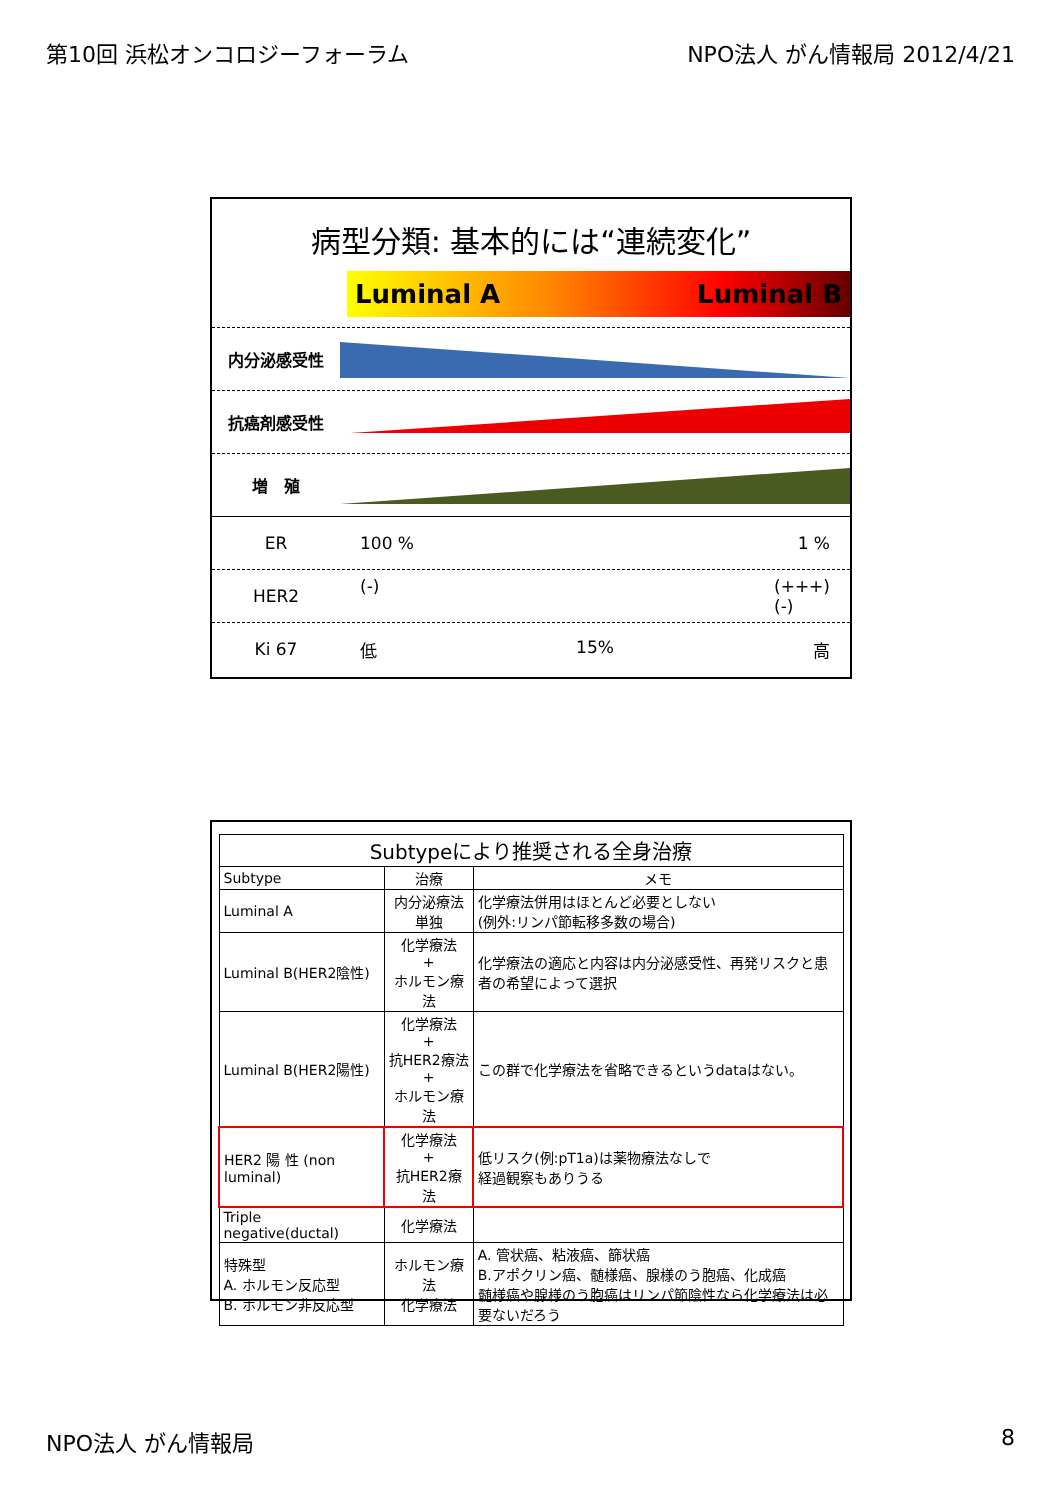第10回 浜松オンコロジーフォーラム NPO法人 がん情報局 2012/4/21
病型分類: 基本的には“連続変化”
Luminal A Luminal B
内分泌感受性
抗癌剤感受性
増　殖
ER 100 % 1 %
HER2
(-) (+++)
(-)
Ki 67 低 15% 高
| Subtypeにより推奨される全身治療 | | |
| --- | --- | --- |
| Subtype | 治療 | メモ |
| Luminal A | 内分泌療法単独 | 化学療法併用はほとんど必要としない (例外:リンパ節転移多数の場合) |
| Luminal B(HER2陰性) | 化学療法 + ホルモン療法 | 化学療法の適応と内容は内分泌感受性、再発リスクと患者の希望によって選択 |
| Luminal B(HER2陽性) | 化学療法 + 抗HER2療法 + ホルモン療法 | この群で化学療法を省略できるというdataはない。 |
| HER2 陽 性 (non luminal) | 化学療法 + 抗HER2療法 | 低リスク(例:pT1a)は薬物療法なしで 経過観察もありうる |
| Triple negative(ductal) | 化学療法 | |
| 特殊型 A. ホルモン反応型 B. ホルモン非反応型 | ホルモン療法 化学療法 | A. 管状癌、粘液癌、篩状癌 B.アポクリン癌、髄様癌、腺様のう胞癌、化成癌 髄様癌や腺様のう胞癌はリンパ節陰性なら化学療法は必要ないだろう |
NPO法人 がん情報局 8